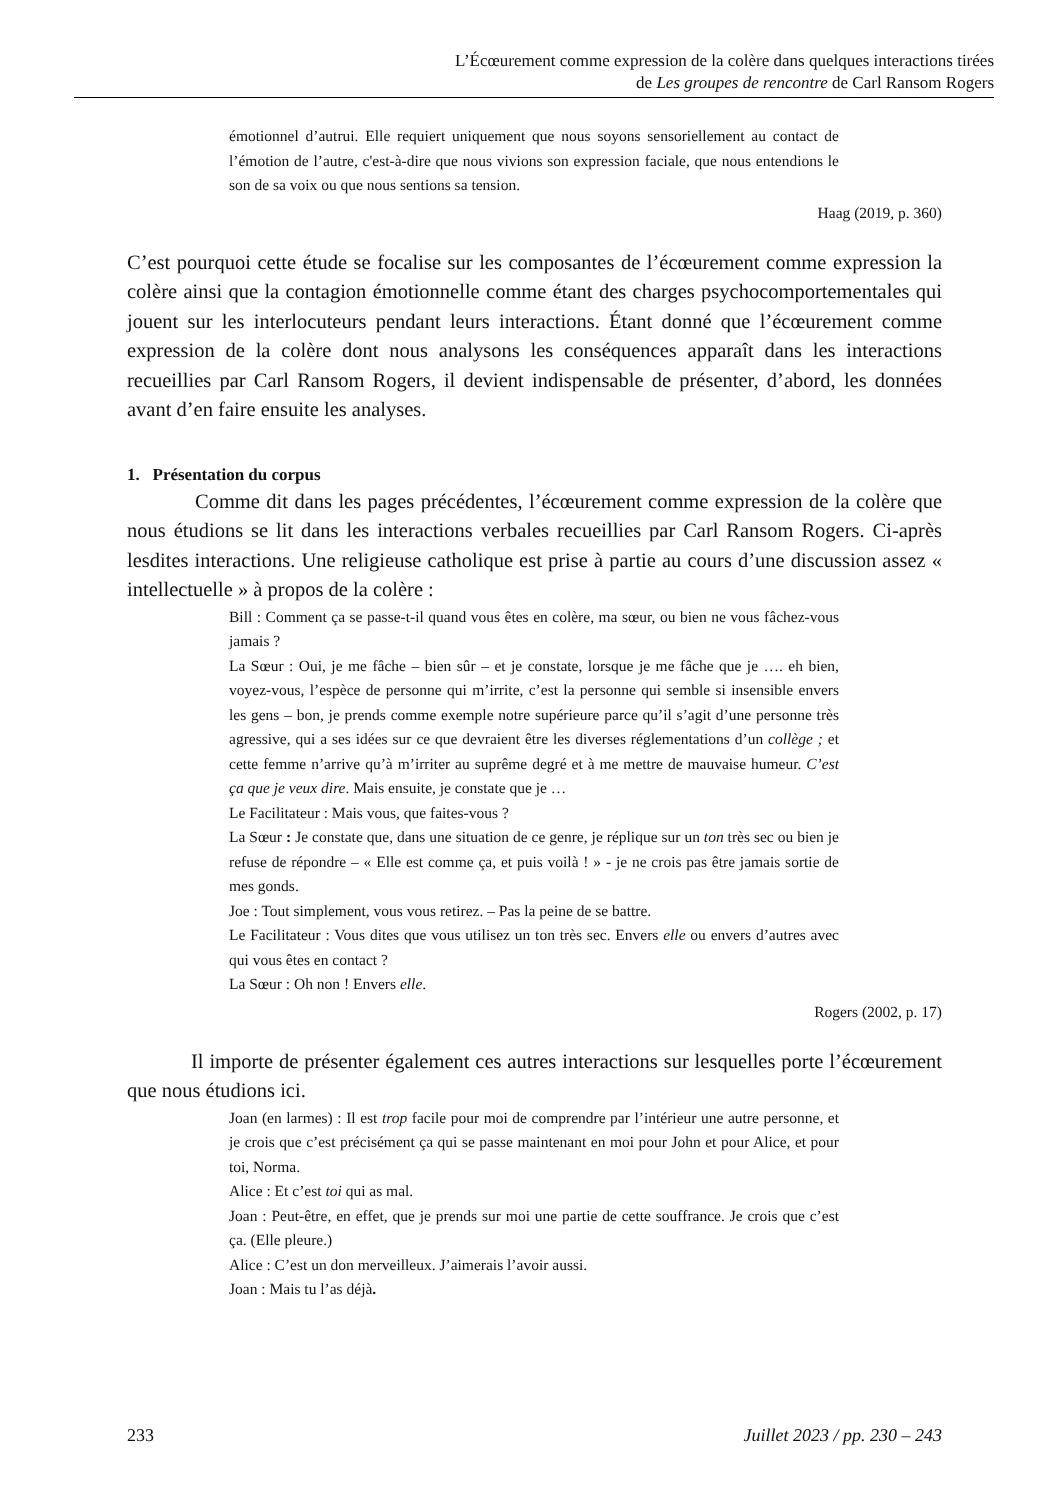L’Écœurement comme expression de la colère dans quelques interactions tirées
de Les groupes de rencontre de Carl Ransom Rogers
émotionnel d’autrui. Elle requiert uniquement que nous soyons sensoriellement au contact de l’émotion de l’autre, c'est-à-dire que nous vivions son expression faciale, que nous entendions le son de sa voix ou que nous sentions sa tension.
Haag (2019, p. 360)
C’est pourquoi cette étude se focalise sur les composantes de l’écœurement comme expression la colère ainsi que la contagion émotionnelle comme étant des charges psychocomportementales qui jouent sur les interlocuteurs pendant leurs interactions. Étant donné que l’écœurement comme expression de la colère dont nous analysons les conséquences apparaît dans les interactions recueillies par Carl Ransom Rogers, il devient indispensable de présenter, d’abord, les données avant d’en faire ensuite les analyses.
1. Présentation du corpus
Comme dit dans les pages précédentes, l’écœurement comme expression de la colère que nous étudions se lit dans les interactions verbales recueillies par Carl Ransom Rogers. Ci-après lesdites interactions. Une religieuse catholique est prise à partie au cours d’une discussion assez « intellectuelle » à propos de la colère :
Bill : Comment ça se passe-t-il quand vous êtes en colère, ma sœur, ou bien ne vous fâchez-vous jamais ?
La Sœur : Oui, je me fâche – bien sûr – et je constate, lorsque je me fâche que je …. eh bien, voyez-vous, l’espèce de personne qui m’irrite, c’est la personne qui semble si insensible envers les gens – bon, je prends comme exemple notre supérieure parce qu’il s’agit d’une personne très agressive, qui a ses idées sur ce que devraient être les diverses réglementations d’un collège ; et cette femme n’arrive qu’à m’irriter au suprême degré et à me mettre de mauvaise humeur. C’est ça que je veux dire. Mais ensuite, je constate que je …
Le Facilitateur : Mais vous, que faites-vous ?
La Sœur : Je constate que, dans une situation de ce genre, je réplique sur un ton très sec ou bien je refuse de répondre – « Elle est comme ça, et puis voilà ! » - je ne crois pas être jamais sortie de mes gonds.
Joe : Tout simplement, vous vous retirez. – Pas la peine de se battre.
Le Facilitateur : Vous dites que vous utilisez un ton très sec. Envers elle ou envers d’autres avec qui vous êtes en contact ?
La Sœur : Oh non ! Envers elle.
Rogers (2002, p. 17)
Il importe de présenter également ces autres interactions sur lesquelles porte l’écœurement que nous étudions ici.
Joan (en larmes) : Il est trop facile pour moi de comprendre par l’intérieur une autre personne, et je crois que c’est précisément ça qui se passe maintenant en moi pour John et pour Alice, et pour toi, Norma.
Alice : Et c’est toi qui as mal.
Joan : Peut-être, en effet, que je prends sur moi une partie de cette souffrance. Je crois que c’est ça. (Elle pleure.)
Alice : C’est un don merveilleux. J’aimerais l’avoir aussi.
Joan : Mais tu l’as déjà.
233 Juillet 2023 / pp. 230 – 243